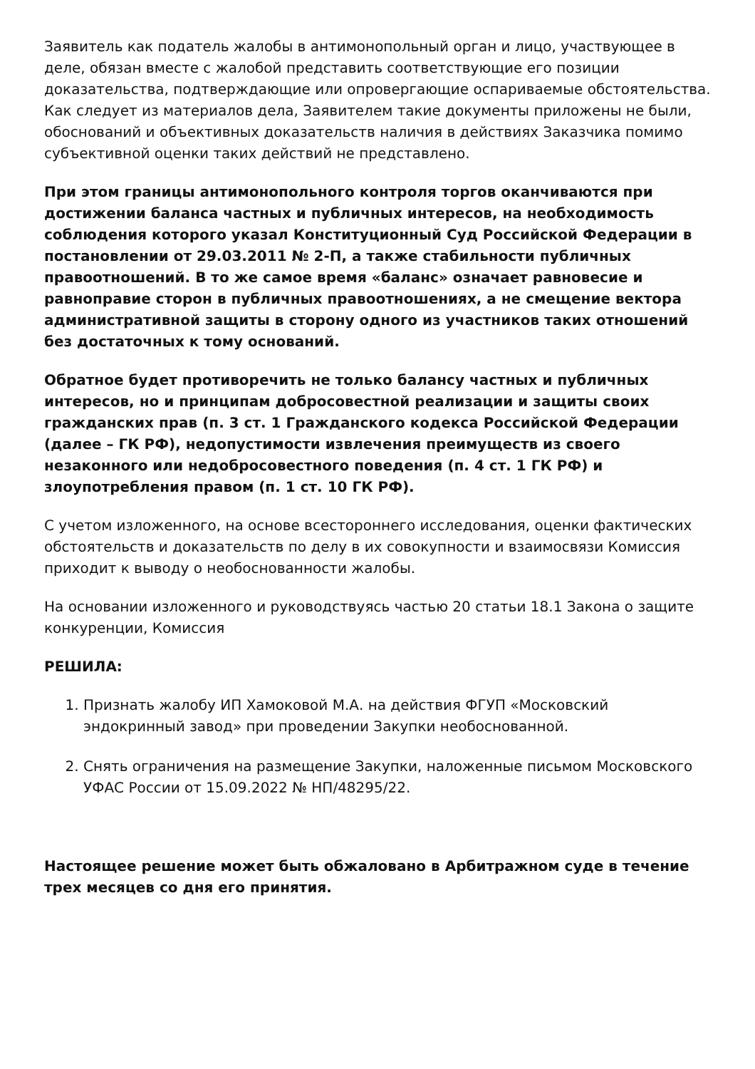Заявитель как податель жалобы в антимонопольный орган и лицо, участвующее в деле, обязан вместе с жалобой представить соответствующие его позиции доказательства, подтверждающие или опровергающие оспариваемые обстоятельства. Как следует из материалов дела, Заявителем такие документы приложены не были, обоснований и объективных доказательств наличия в действиях Заказчика помимо субъективной оценки таких действий не представлено.
При этом границы антимонопольного контроля торгов оканчиваются при достижении баланса частных и публичных интересов, на необходимость соблюдения которого указал Конституционный Суд Российской Федерации в постановлении от 29.03.2011 № 2-П, а также стабильности публичных правоотношений. В то же самое время «баланс» означает равновесие и равноправие сторон в публичных правоотношениях, а не смещение вектора административной защиты в сторону одного из участников таких отношений без достаточных к тому оснований.
Обратное будет противоречить не только балансу частных и публичных интересов, но и принципам добросовестной реализации и защиты своих гражданских прав (п. 3 ст. 1 Гражданского кодекса Российской Федерации (далее – ГК РФ), недопустимости извлечения преимуществ из своего незаконного или недобросовестного поведения (п. 4 ст. 1 ГК РФ) и злоупотребления правом (п. 1 ст. 10 ГК РФ).
С учетом изложенного, на основе всестороннего исследования, оценки фактических обстоятельств и доказательств по делу в их совокупности и взаимосвязи Комиссия приходит к выводу о необоснованности жалобы.
На основании изложенного и руководствуясь частью 20 статьи 18.1 Закона о защите конкуренции, Комиссия
РЕШИЛА:
1. Признать жалобу ИП Хамоковой М.А. на действия ФГУП «Московский эндокринный завод» при проведении Закупки необоснованной.
2. Снять ограничения на размещение Закупки, наложенные письмом Московского УФАС России от 15.09.2022 № НП/48295/22.
Настоящее решение может быть обжаловано в Арбитражном суде в течение трех месяцев со дня его принятия.